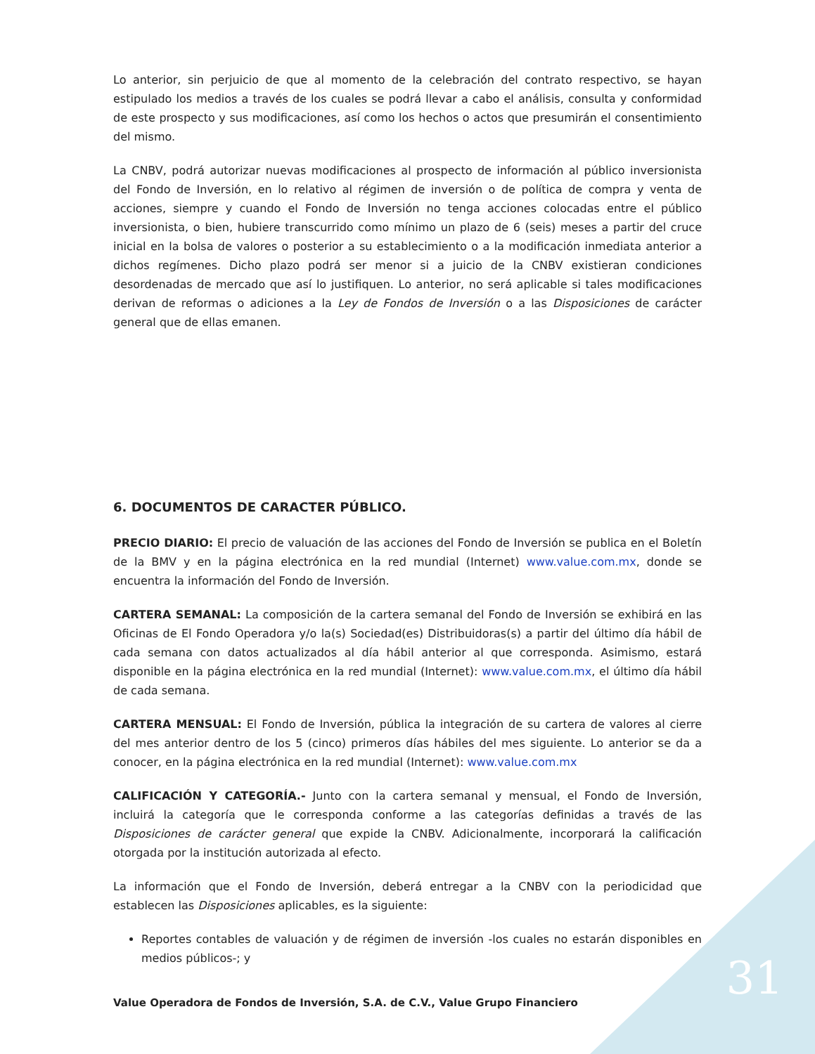Lo anterior, sin perjuicio de que al momento de la celebración del contrato respectivo, se hayan estipulado los medios a través de los cuales se podrá llevar a cabo el análisis, consulta y conformidad de este prospecto y sus modificaciones, así como los hechos o actos que presumirán el consentimiento del mismo.
La CNBV, podrá autorizar nuevas modificaciones al prospecto de información al público inversionista del Fondo de Inversión, en lo relativo al régimen de inversión o de política de compra y venta de acciones, siempre y cuando el Fondo de Inversión no tenga acciones colocadas entre el público inversionista, o bien, hubiere transcurrido como mínimo un plazo de 6 (seis) meses a partir del cruce inicial en la bolsa de valores o posterior a su establecimiento o a la modificación inmediata anterior a dichos regímenes. Dicho plazo podrá ser menor si a juicio de la CNBV existieran condiciones desordenadas de mercado que así lo justifiquen. Lo anterior, no será aplicable si tales modificaciones derivan de reformas o adiciones a la Ley de Fondos de Inversión o a las Disposiciones de carácter general que de ellas emanen.
6. DOCUMENTOS DE CARACTER PÚBLICO.
PRECIO DIARIO: El precio de valuación de las acciones del Fondo de Inversión se publica en el Boletín de la BMV y en la página electrónica en la red mundial (Internet) www.value.com.mx, donde se encuentra la información del Fondo de Inversión.
CARTERA SEMANAL: La composición de la cartera semanal del Fondo de Inversión se exhibirá en las Oficinas de El Fondo Operadora y/o la(s) Sociedad(es) Distribuidoras(s) a partir del último día hábil de cada semana con datos actualizados al día hábil anterior al que corresponda. Asimismo, estará disponible en la página electrónica en la red mundial (Internet): www.value.com.mx, el último día hábil de cada semana.
CARTERA MENSUAL: El Fondo de Inversión, pública la integración de su cartera de valores al cierre del mes anterior dentro de los 5 (cinco) primeros días hábiles del mes siguiente. Lo anterior se da a conocer, en la página electrónica en la red mundial (Internet): www.value.com.mx
CALIFICACIÓN Y CATEGORÍA.- Junto con la cartera semanal y mensual, el Fondo de Inversión, incluirá la categoría que le corresponda conforme a las categorías definidas a través de las Disposiciones de carácter general que expide la CNBV. Adicionalmente, incorporará la calificación otorgada por la institución autorizada al efecto.
La información que el Fondo de Inversión, deberá entregar a la CNBV con la periodicidad que establecen las Disposiciones aplicables, es la siguiente:
Reportes contables de valuación y de régimen de inversión -los cuales no estarán disponibles en medios públicos-; y
31
Value Operadora de Fondos de Inversión, S.A. de C.V., Value Grupo Financiero